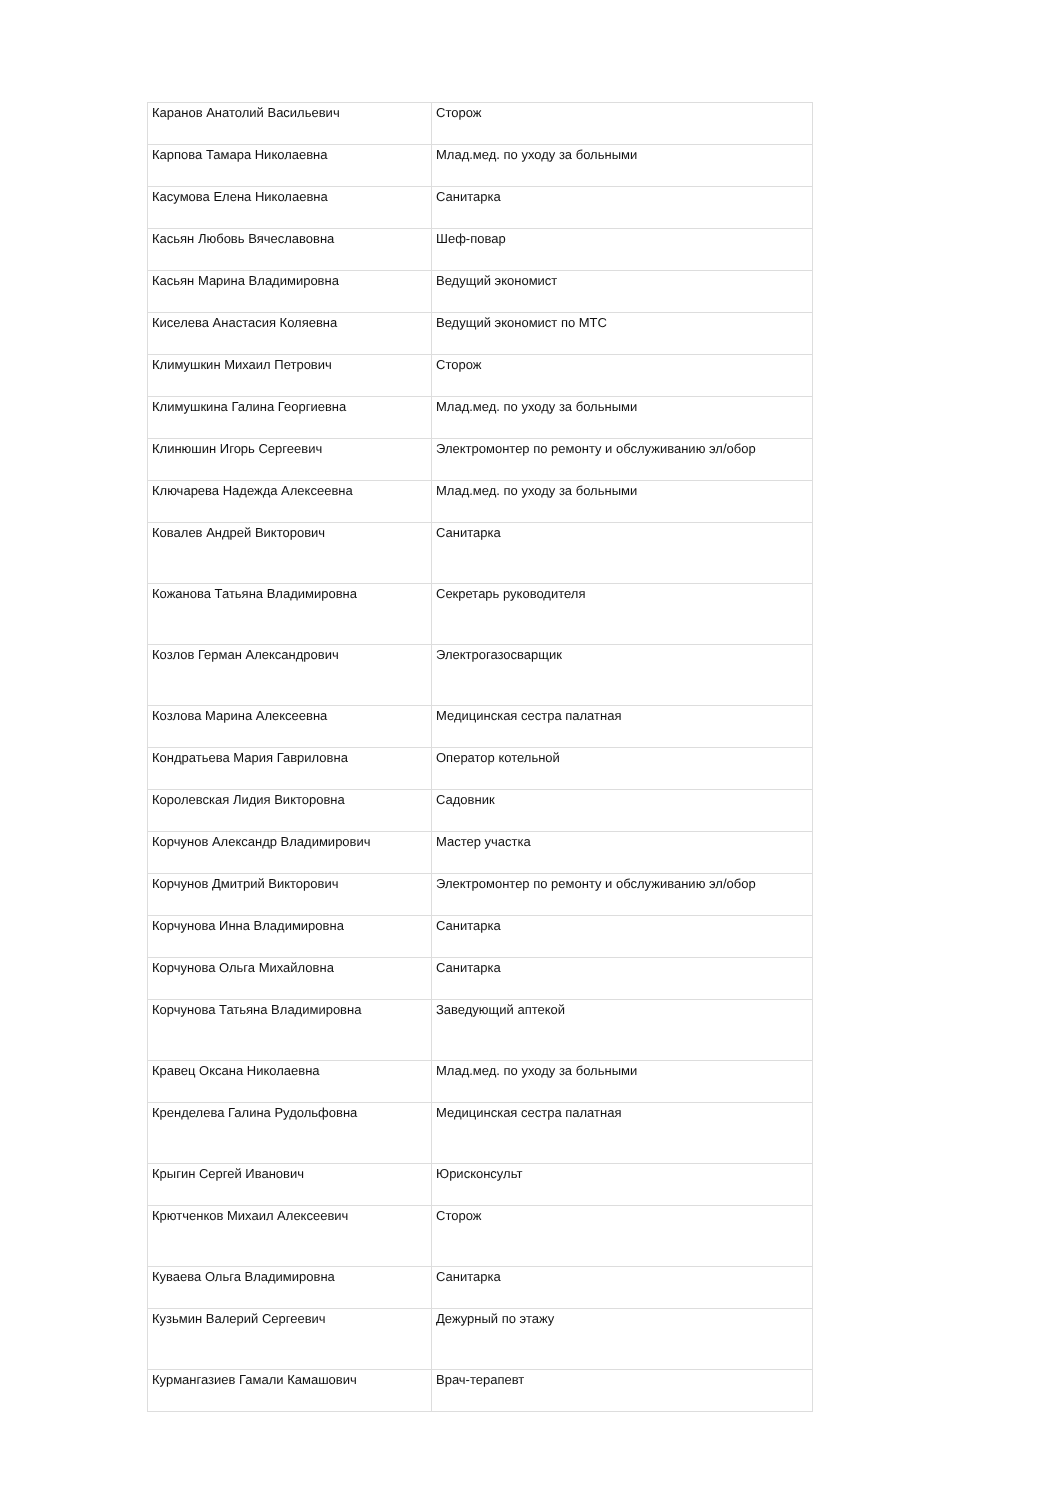| Каранов Анатолий Васильевич | Сторож |
| Карпова Тамара Николаевна | Млад.мед. по уходу за больными |
| Касумова Елена Николаевна | Санитарка |
| Касьян Любовь Вячеславовна | Шеф-повар |
| Касьян Марина Владимировна | Ведущий экономист |
| Киселева Анастасия Коляевна | Ведущий экономист по МТС |
| Климушкин Михаил Петрович | Сторож |
| Климушкина Галина Георгиевна | Млад.мед. по уходу за больными |
| Клинюшин Игорь Сергеевич | Электромонтер по ремонту и обслуживанию эл/обор |
| Ключарева Надежда Алексеевна | Млад.мед. по уходу за больными |
| Ковалев Андрей Викторович | Санитарка |
| Кожанова Татьяна Владимировна | Секретарь руководителя |
| Козлов Герман Александрович | Электрогазосварщик |
| Козлова Марина Алексеевна | Медицинская сестра палатная |
| Кондратьева Мария Гавриловна | Оператор котельной |
| Королевская Лидия Викторовна | Садовник |
| Корчунов Александр Владимирович | Мастер участка |
| Корчунов Дмитрий Викторович | Электромонтер по ремонту и обслуживанию эл/обор |
| Корчунова Инна Владимировна | Санитарка |
| Корчунова Ольга Михайловна | Санитарка |
| Корчунова Татьяна Владимировна | Заведующий аптекой |
| Кравец Оксана Николаевна | Млад.мед. по уходу за больными |
| Кренделева Галина Рудольфовна | Медицинская сестра палатная |
| Крыгин Сергей Иванович | Юрисконсульт |
| Крютченков Михаил Алексеевич | Сторож |
| Куваева Ольга Владимировна | Санитарка |
| Кузьмин Валерий Сергеевич | Дежурный по этажу |
| Курмангазиев Гамали Камашович | Врач-терапевт |